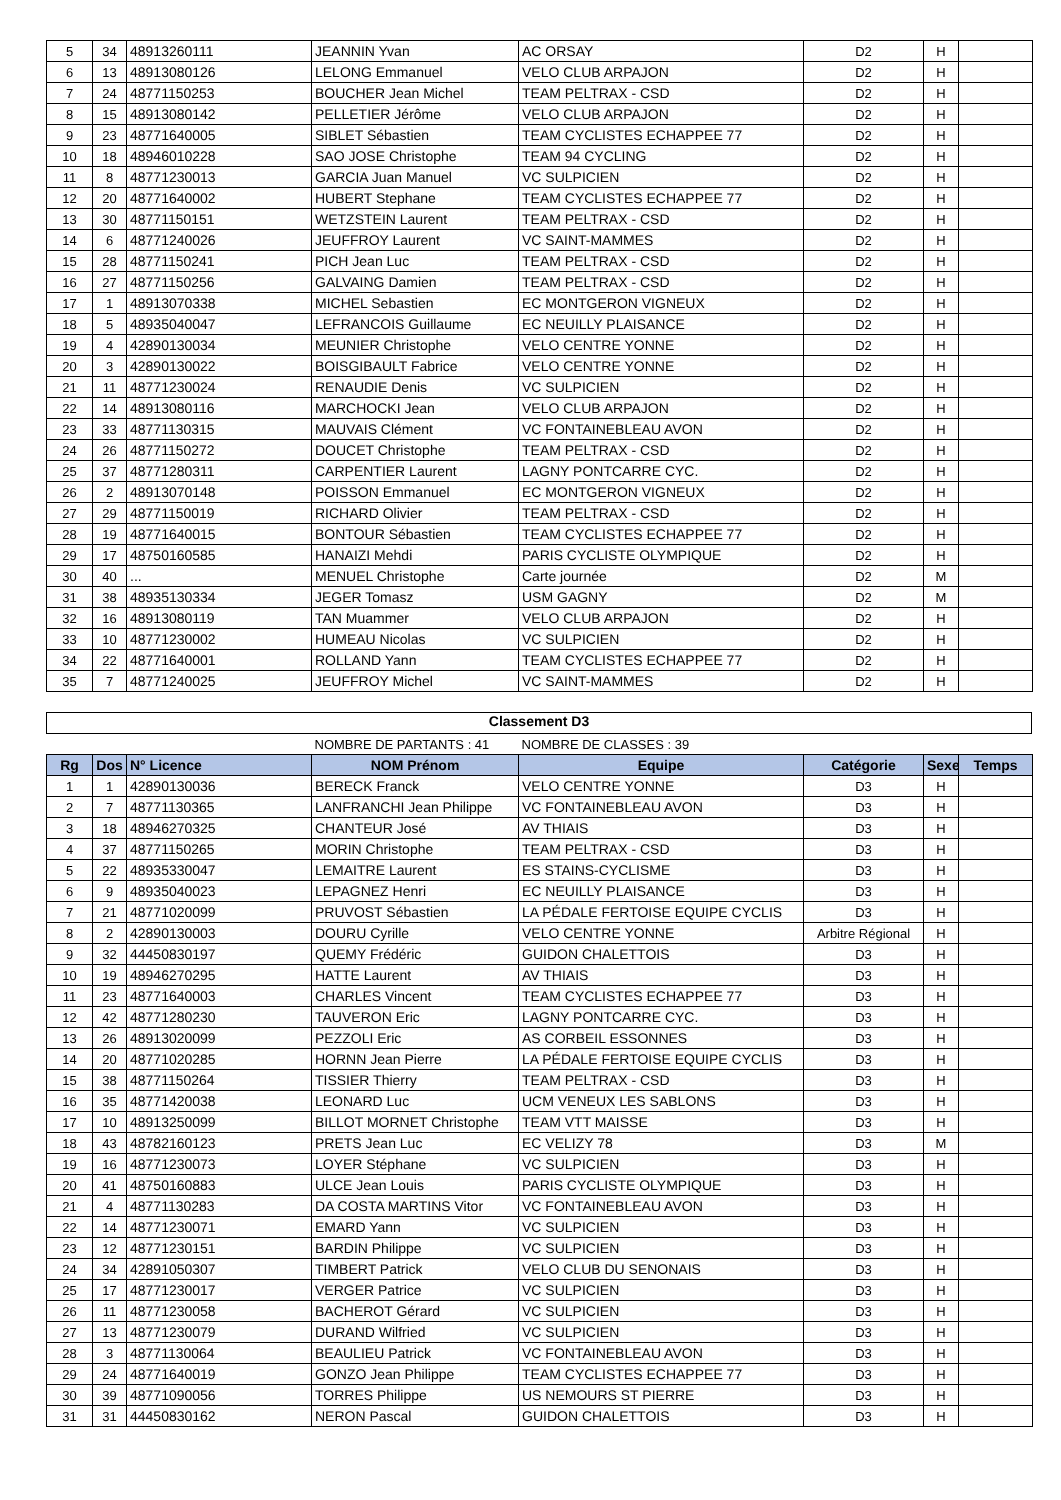| 5 | 34 | 48913260111 | JEANNIN Yvan | AC ORSAY | D2 | H | |
| 6 | 13 | 48913080126 | LELONG Emmanuel | VELO CLUB ARPAJON | D2 | H | |
| 7 | 24 | 48771150253 | BOUCHER Jean Michel | TEAM PELTRAX - CSD | D2 | H | |
| 8 | 15 | 48913080142 | PELLETIER Jérôme | VELO CLUB ARPAJON | D2 | H | |
| 9 | 23 | 48771640005 | SIBLET Sébastien | TEAM CYCLISTES ECHAPPEE 77 | D2 | H | |
| 10 | 18 | 48946010228 | SAO JOSE Christophe | TEAM 94 CYCLING | D2 | H | |
| 11 | 8 | 48771230013 | GARCIA Juan Manuel | VC SULPICIEN | D2 | H | |
| 12 | 20 | 48771640002 | HUBERT Stephane | TEAM CYCLISTES ECHAPPEE 77 | D2 | H | |
| 13 | 30 | 48771150151 | WETZSTEIN Laurent | TEAM PELTRAX - CSD | D2 | H | |
| 14 | 6 | 48771240026 | JEUFFROY Laurent | VC SAINT-MAMMES | D2 | H | |
| 15 | 28 | 48771150241 | PICH Jean Luc | TEAM PELTRAX - CSD | D2 | H | |
| 16 | 27 | 48771150256 | GALVAING Damien | TEAM PELTRAX - CSD | D2 | H | |
| 17 | 1 | 48913070338 | MICHEL Sebastien | EC MONTGERON VIGNEUX | D2 | H | |
| 18 | 5 | 48935040047 | LEFRANCOIS Guillaume | EC NEUILLY PLAISANCE | D2 | H | |
| 19 | 4 | 42890130034 | MEUNIER Christophe | VELO CENTRE YONNE | D2 | H | |
| 20 | 3 | 42890130022 | BOISGIBAULT Fabrice | VELO CENTRE YONNE | D2 | H | |
| 21 | 11 | 48771230024 | RENAUDIE Denis | VC SULPICIEN | D2 | H | |
| 22 | 14 | 48913080116 | MARCHOCKI Jean | VELO CLUB ARPAJON | D2 | H | |
| 23 | 33 | 48771130315 | MAUVAIS Clément | VC FONTAINEBLEAU AVON | D2 | H | |
| 24 | 26 | 48771150272 | DOUCET Christophe | TEAM PELTRAX - CSD | D2 | H | |
| 25 | 37 | 48771280311 | CARPENTIER Laurent | LAGNY PONTCARRE CYC. | D2 | H | |
| 26 | 2 | 48913070148 | POISSON Emmanuel | EC MONTGERON VIGNEUX | D2 | H | |
| 27 | 29 | 48771150019 | RICHARD Olivier | TEAM PELTRAX - CSD | D2 | H | |
| 28 | 19 | 48771640015 | BONTOUR Sébastien | TEAM CYCLISTES ECHAPPEE 77 | D2 | H | |
| 29 | 17 | 48750160585 | HANAIZI Mehdi | PARIS CYCLISTE OLYMPIQUE | D2 | H | |
| 30 | 40 | ... | MENUEL Christophe | Carte journée | D2 | M | |
| 31 | 38 | 48935130334 | JEGER Tomasz | USM GAGNY | D2 | M | |
| 32 | 16 | 48913080119 | TAN Muammer | VELO CLUB ARPAJON | D2 | H | |
| 33 | 10 | 48771230002 | HUMEAU Nicolas | VC SULPICIEN | D2 | H | |
| 34 | 22 | 48771640001 | ROLLAND Yann | TEAM CYCLISTES ECHAPPEE 77 | D2 | H | |
| 35 | 7 | 48771240025 | JEUFFROY Michel | VC SAINT-MAMMES | D2 | H | |
Classement D3
| | | | NOMBRE DE PARTANTS : 41 | NOMBRE DE CLASSES : 39 | | | |
| Rg | Dos | N° Licence | NOM Prénom | Equipe | Catégorie | Sexe | Temps |
| 1 | 1 | 42890130036 | BERECK Franck | VELO CENTRE YONNE | D3 | H | |
| 2 | 7 | 48771130365 | LANFRANCHI Jean Philippe | VC FONTAINEBLEAU AVON | D3 | H | |
| 3 | 18 | 48946270325 | CHANTEUR José | AV THIAIS | D3 | H | |
| 4 | 37 | 48771150265 | MORIN Christophe | TEAM PELTRAX - CSD | D3 | H | |
| 5 | 22 | 48935330047 | LEMAITRE Laurent | ES STAINS-CYCLISME | D3 | H | |
| 6 | 9 | 48935040023 | LEPAGNEZ Henri | EC NEUILLY PLAISANCE | D3 | H | |
| 7 | 21 | 48771020099 | PRUVOST Sébastien | LA PÉDALE FERTOISE EQUIPE CYCLIS | D3 | H | |
| 8 | 2 | 42890130003 | DOURU Cyrille | VELO CENTRE YONNE | Arbitre Régional | H | |
| 9 | 32 | 44450830197 | QUEMY Frédéric | GUIDON CHALETTOIS | D3 | H | |
| 10 | 19 | 48946270295 | HATTE Laurent | AV THIAIS | D3 | H | |
| 11 | 23 | 48771640003 | CHARLES Vincent | TEAM CYCLISTES ECHAPPEE 77 | D3 | H | |
| 12 | 42 | 48771280230 | TAUVERON Eric | LAGNY PONTCARRE CYC. | D3 | H | |
| 13 | 26 | 48913020099 | PEZZOLI Eric | AS CORBEIL ESSONNES | D3 | H | |
| 14 | 20 | 48771020285 | HORNN Jean Pierre | LA PÉDALE FERTOISE EQUIPE CYCLIS | D3 | H | |
| 15 | 38 | 48771150264 | TISSIER Thierry | TEAM PELTRAX - CSD | D3 | H | |
| 16 | 35 | 48771420038 | LEONARD Luc | UCM VENEUX LES SABLONS | D3 | H | |
| 17 | 10 | 48913250099 | BILLOT MORNET Christophe | TEAM VTT MAISSE | D3 | H | |
| 18 | 43 | 48782160123 | PRETS Jean Luc | EC VELIZY 78 | D3 | M | |
| 19 | 16 | 48771230073 | LOYER Stéphane | VC SULPICIEN | D3 | H | |
| 20 | 41 | 48750160883 | ULCE Jean Louis | PARIS CYCLISTE OLYMPIQUE | D3 | H | |
| 21 | 4 | 48771130283 | DA COSTA MARTINS Vitor | VC FONTAINEBLEAU AVON | D3 | H | |
| 22 | 14 | 48771230071 | EMARD Yann | VC SULPICIEN | D3 | H | |
| 23 | 12 | 48771230151 | BARDIN Philippe | VC SULPICIEN | D3 | H | |
| 24 | 34 | 42891050307 | TIMBERT Patrick | VELO CLUB DU SENONAIS | D3 | H | |
| 25 | 17 | 48771230017 | VERGER Patrice | VC SULPICIEN | D3 | H | |
| 26 | 11 | 48771230058 | BACHEROT Gérard | VC SULPICIEN | D3 | H | |
| 27 | 13 | 48771230079 | DURAND Wilfried | VC SULPICIEN | D3 | H | |
| 28 | 3 | 48771130064 | BEAULIEU Patrick | VC FONTAINEBLEAU AVON | D3 | H | |
| 29 | 24 | 48771640019 | GONZO Jean Philippe | TEAM CYCLISTES ECHAPPEE 77 | D3 | H | |
| 30 | 39 | 48771090056 | TORRES Philippe | US NEMOURS ST PIERRE | D3 | H | |
| 31 | 31 | 44450830162 | NERON Pascal | GUIDON CHALETTOIS | D3 | H | |